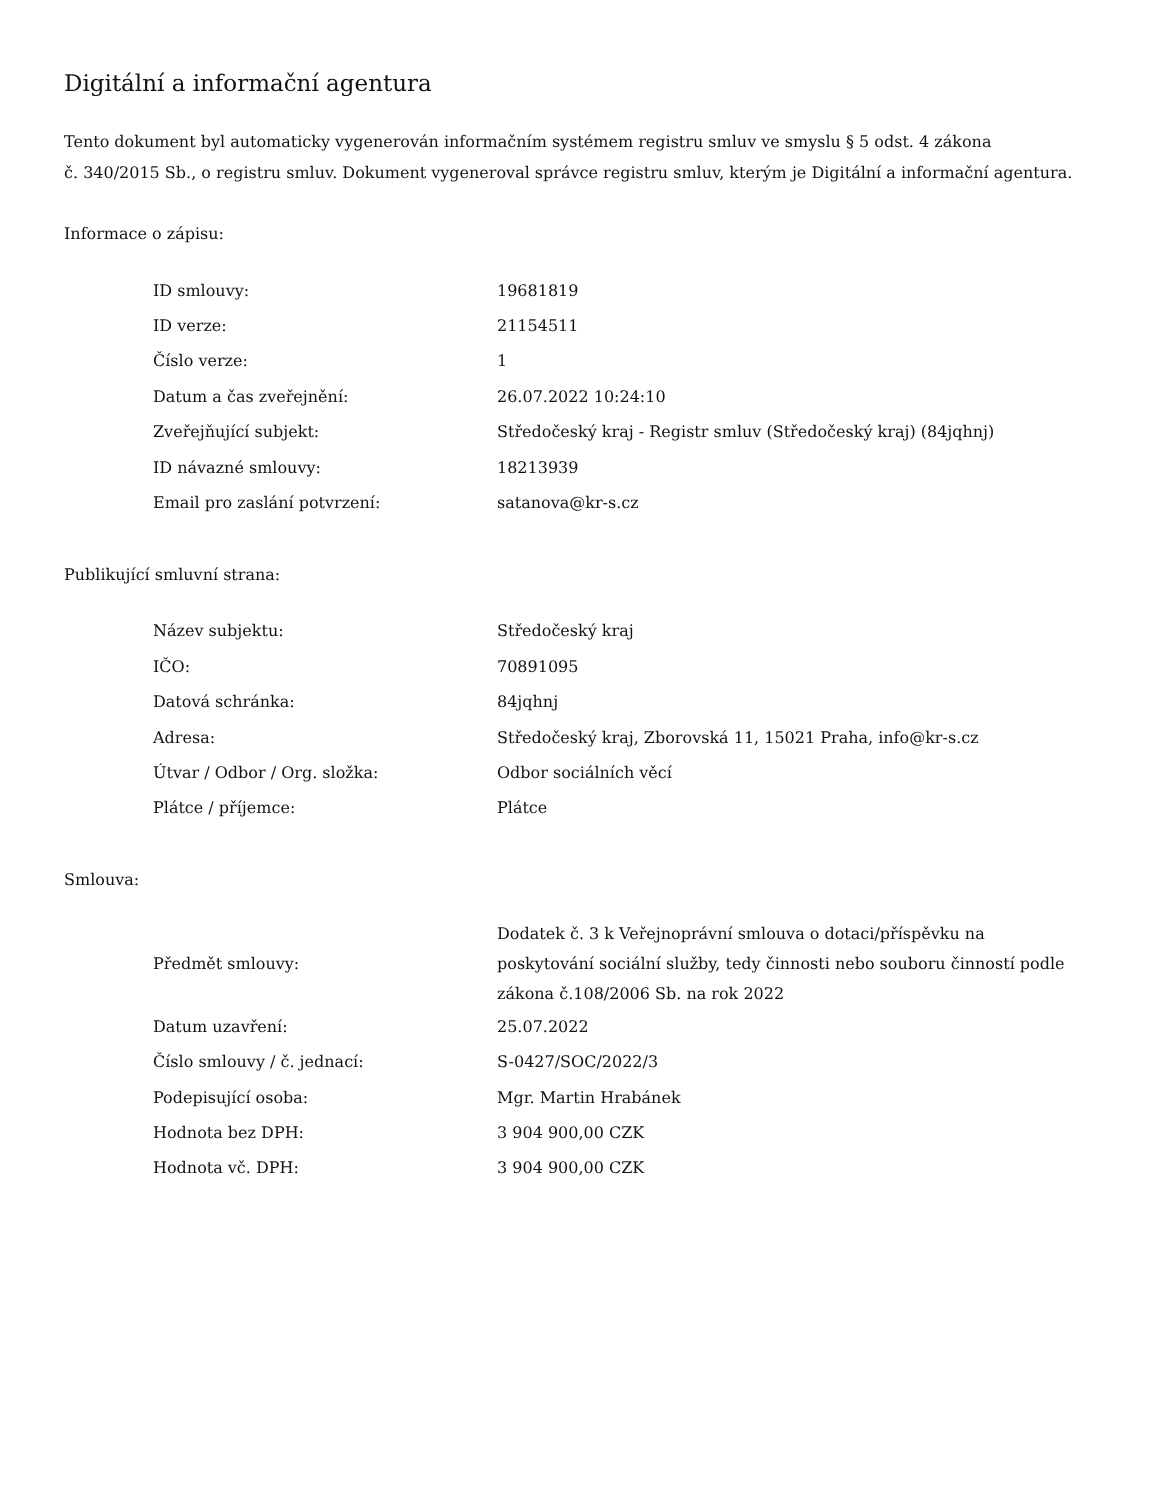Digitální a informační agentura
Tento dokument byl automaticky vygenerován informačním systémem registru smluv ve smyslu § 5 odst. 4 zákona
č. 340/2015 Sb., o registru smluv. Dokument vygeneroval správce registru smluv, kterým je Digitální a informační agentura.
Informace o zápisu:
| ID smlouvy: | 19681819 |
| ID verze: | 21154511 |
| Číslo verze: | 1 |
| Datum a čas zveřejnění: | 26.07.2022 10:24:10 |
| Zveřejňující subjekt: | Středočeský kraj - Registr smluv (Středočeský kraj) (84jqhnj) |
| ID návazné smlouvy: | 18213939 |
| Email pro zaslání potvrzení: | satanova@kr-s.cz |
Publikující smluvní strana:
| Název subjektu: | Středočeský kraj |
| IČO: | 70891095 |
| Datová schránka: | 84jqhnj |
| Adresa: | Středočeský kraj, Zborovská 11, 15021 Praha, info@kr-s.cz |
| Útvar / Odbor / Org. složka: | Odbor sociálních věcí |
| Plátce / příjemce: | Plátce |
Smlouva:
| Předmět smlouvy: | Dodatek č. 3 k Veřejnoprávní smlouva o dotaci/příspěvku na poskytování sociální služby, tedy činnosti nebo souboru činností podle zákona č.108/2006 Sb. na rok 2022 |
| Datum uzavření: | 25.07.2022 |
| Číslo smlouvy / č. jednací: | S-0427/SOC/2022/3 |
| Podepisující osoba: | Mgr. Martin Hrabánek |
| Hodnota bez DPH: | 3 904 900,00 CZK |
| Hodnota vč. DPH: | 3 904 900,00 CZK |